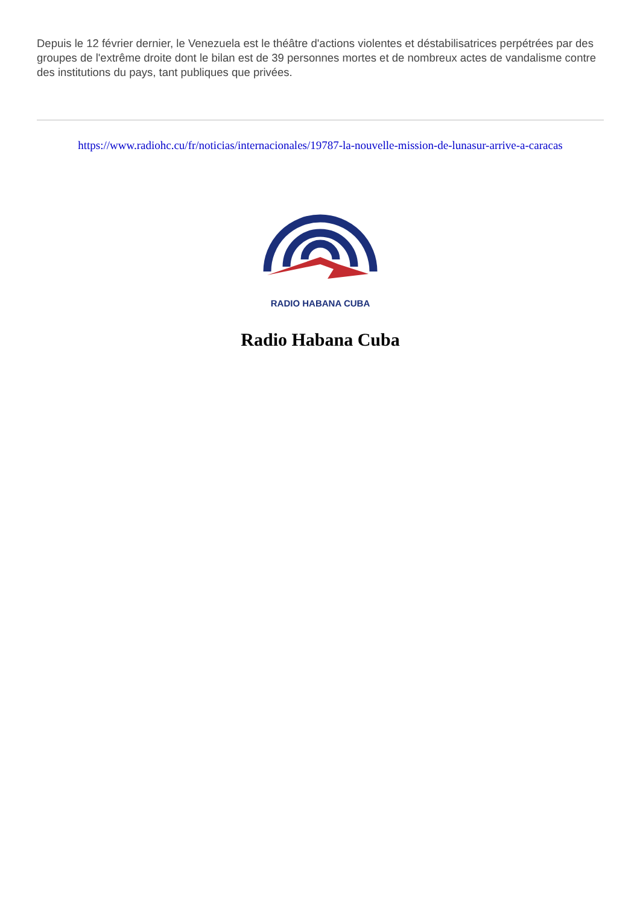Depuis le 12 février dernier, le Venezuela est le théâtre d'actions violentes et déstabilisatrices perpétrées par des groupes de l'extrême droite dont le bilan est de 39 personnes mortes et de nombreux actes de vandalisme contre des institutions du pays, tant publiques que privées.
https://www.radiohc.cu/fr/noticias/internacionales/19787-la-nouvelle-mission-de-lunasur-arrive-a-caracas
RADIO HABANA CUBA
Radio Habana Cuba